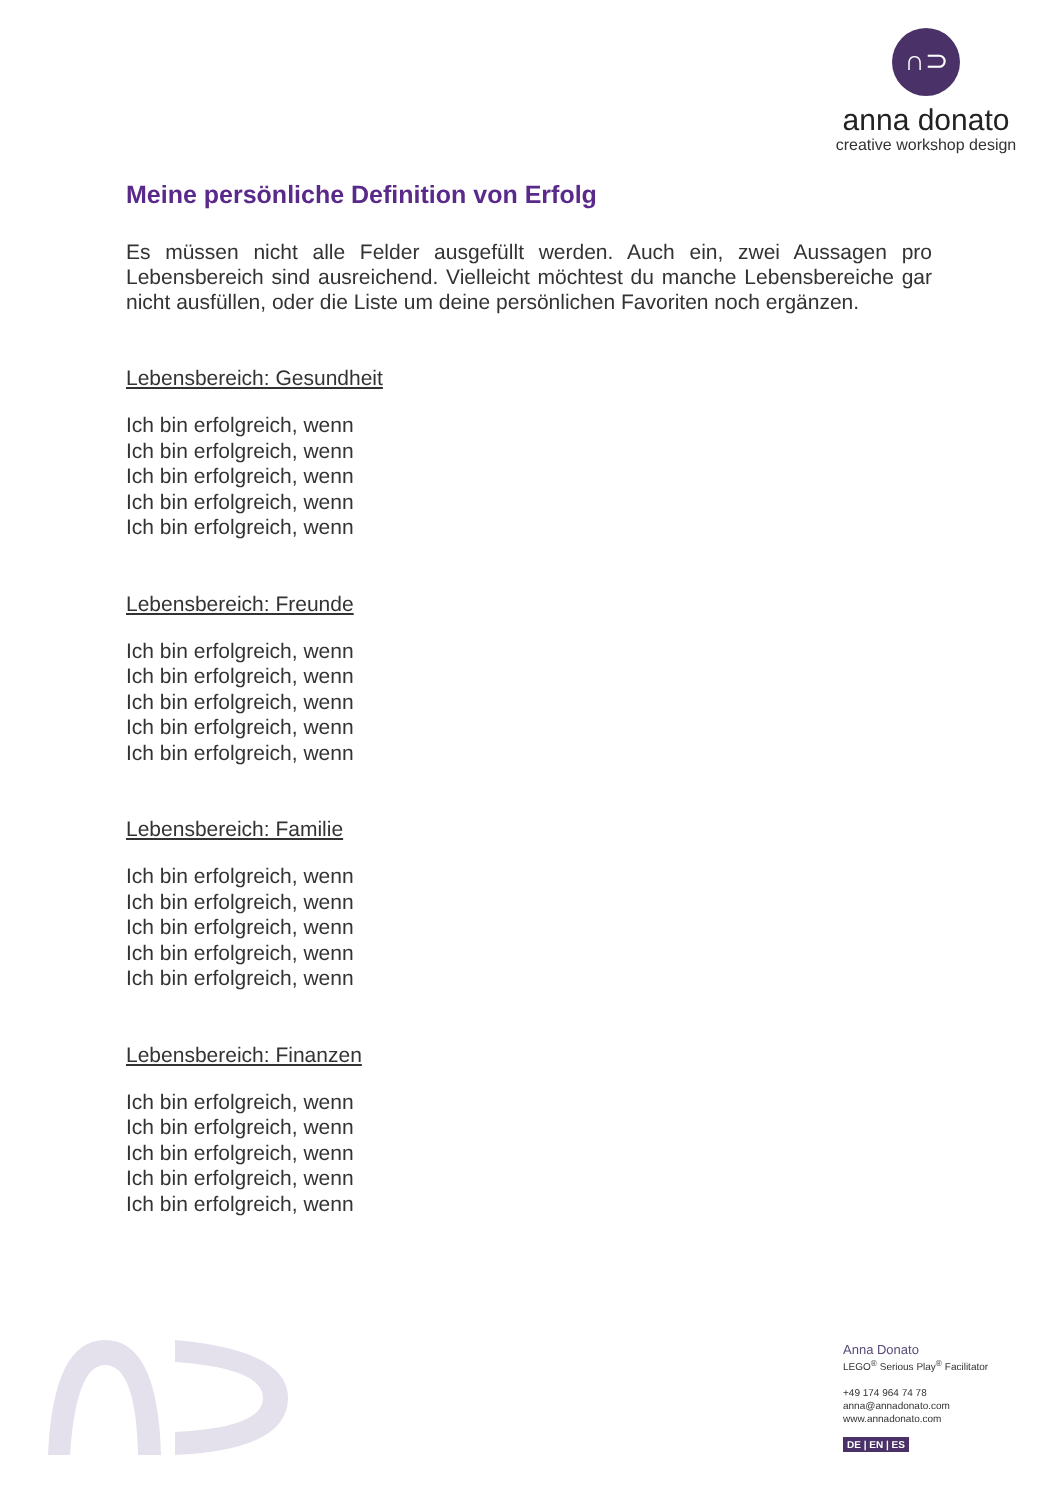∩⊃
anna donato
creative workshop design
Meine persönliche Definition von Erfolg
Es müssen nicht alle Felder ausgefüllt werden. Auch ein, zwei Aussagen pro Lebensbereich sind ausreichend. Vielleicht möchtest du manche Lebensbereiche gar nicht ausfüllen, oder die Liste um deine persönlichen Favoriten noch ergänzen.
Lebensbereich: Gesundheit
Ich bin erfolgreich, wenn
Ich bin erfolgreich, wenn
Ich bin erfolgreich, wenn
Ich bin erfolgreich, wenn
Ich bin erfolgreich, wenn
Lebensbereich: Freunde
Ich bin erfolgreich, wenn
Ich bin erfolgreich, wenn
Ich bin erfolgreich, wenn
Ich bin erfolgreich, wenn
Ich bin erfolgreich, wenn
Lebensbereich: Familie
Ich bin erfolgreich, wenn
Ich bin erfolgreich, wenn
Ich bin erfolgreich, wenn
Ich bin erfolgreich, wenn
Ich bin erfolgreich, wenn
Lebensbereich: Finanzen
Ich bin erfolgreich, wenn
Ich bin erfolgreich, wenn
Ich bin erfolgreich, wenn
Ich bin erfolgreich, wenn
Ich bin erfolgreich, wenn
Anna Donato
LEGO<sup>®</sup> Serious Play<sup>®</sup> Facilitator
+49 174 964 74 78
anna@annadonato.com
www.annadonato.com
DE | EN | ES